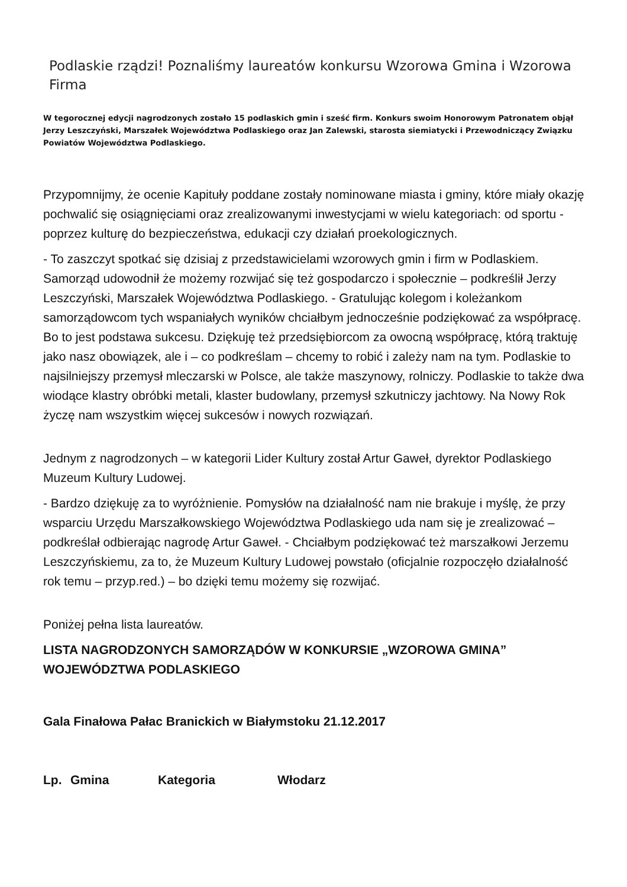Podlaskie rządzi! Poznaliśmy laureatów konkursu Wzorowa Gmina i Wzorowa Firma
W tegorocznej edycji nagrodzonych zostało 15 podlaskich gmin i sześć firm. Konkurs swoim Honorowym Patronatem objął Jerzy Leszczyński, Marszałek Województwa Podlaskiego oraz Jan Zalewski, starosta siemiatycki i Przewodniczący Związku Powiatów Województwa Podlaskiego.
Przypomnijmy, że ocenie Kapituły poddane zostały nominowane miasta i gminy, które miały okazję pochwalić się osiągnięciami oraz zrealizowanymi inwestycjami w wielu kategoriach: od sportu - poprzez kulturę do bezpieczeństwa, edukacji czy działań proekologicznych.
- To zaszczyt spotkać się dzisiaj z przedstawicielami wzorowych gmin i firm w Podlaskiem. Samorząd udowodnił że możemy rozwijać się też gospodarczo i społecznie – podkreślił Jerzy Leszczyński, Marszałek Województwa Podlaskiego. - Gratulując kolegom i koleżankom samorządowcom tych wspaniałych wyników chciałbym jednocześnie podziękować za współpracę. Bo to jest podstawa sukcesu. Dziękuję też przedsiębiorcom za owocną współpracę, którą traktuję jako nasz obowiązek, ale i – co podkreślam – chcemy to robić i zależy nam na tym. Podlaskie to najsilniejszy przemysł mleczarski w Polsce, ale także maszynowy, rolniczy. Podlaskie to także dwa wiodące klastry obróbki metali, klaster budowlany, przemysł szkutniczy jachtowy. Na Nowy Rok życzę nam wszystkim więcej sukcesów i nowych rozwiązań.
Jednym z nagrodzonych – w kategorii Lider Kultury został Artur Gaweł, dyrektor Podlaskiego Muzeum Kultury Ludowej.
- Bardzo dziękuję za to wyróżnienie. Pomysłów na działalność nam nie brakuje i myślę, że przy wsparciu Urzędu Marszałkowskiego Województwa Podlaskiego uda nam się je zrealizować – podkreślał odbierając nagrodę Artur Gaweł. - Chciałbym podziękować też marszałkowi Jerzemu Leszczyńskiemu, za to, że Muzeum Kultury Ludowej powstało (oficjalnie rozpoczęło działalność rok temu – przyp.red.) – bo dzięki temu możemy się rozwijać.
Poniżej pełna lista laureatów.
LISTA NAGRODZONYCH SAMORZĄDÓW W KONKURSIE „WZOROWA GMINA” WOJEWÓDZTWA PODLASKIEGO
Gala Finałowa Pałac Branickich w Białymstoku 21.12.2017
| Lp. | Gmina | Kategoria | Włodarz |
| --- | --- | --- | --- |